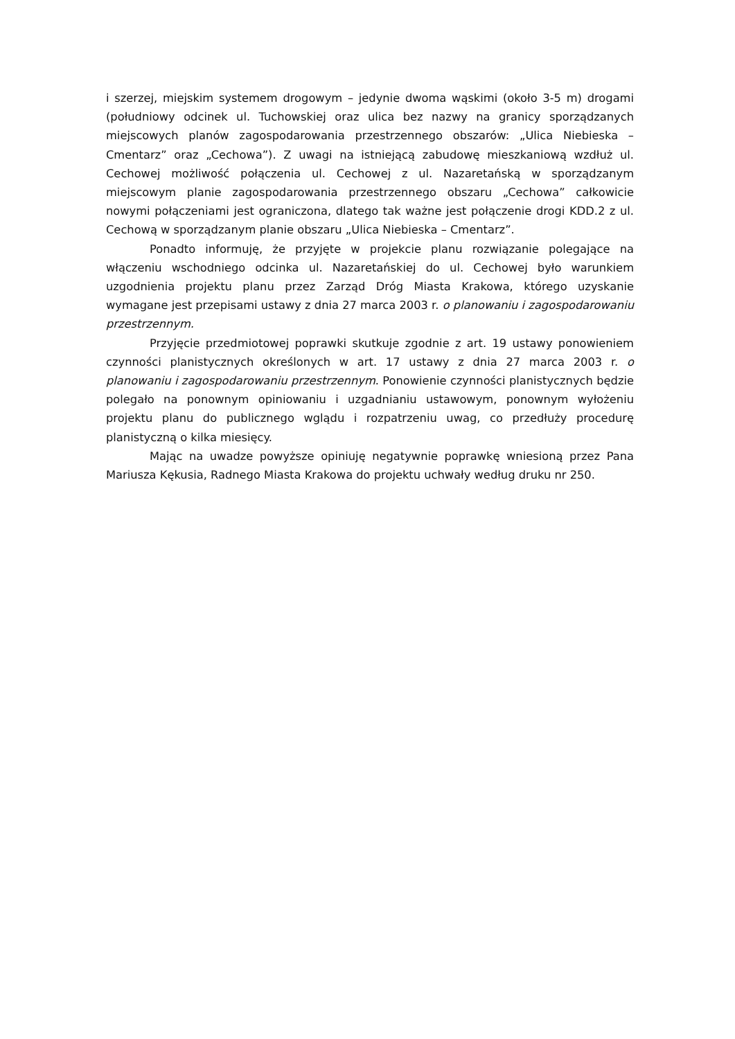i szerzej, miejskim systemem drogowym – jedynie dwoma wąskimi (około 3-5 m) drogami (południowy odcinek ul. Tuchowskiej oraz ulica bez nazwy na granicy sporządzanych miejscowych planów zagospodarowania przestrzennego obszarów: „Ulica Niebieska – Cmentarz” oraz „Cechowa”). Z uwagi na istniejącą zabudowę mieszkaniową wzdłuż ul. Cechowej możliwość połączenia ul. Cechowej z ul. Nazaretańską w sporządzanym miejscowym planie zagospodarowania przestrzennego obszaru „Cechowa” całkowicie nowymi połączeniami jest ograniczona, dlatego tak ważne jest połączenie drogi KDD.2 z ul. Cechową w sporządzanym planie obszaru „Ulica Niebieska – Cmentarz”.
Ponadto informuję, że przyjęte w projekcie planu rozwiązanie polegające na włączeniu wschodniego odcinka ul. Nazaretańskiej do ul. Cechowej było warunkiem uzgodnienia projektu planu przez Zarząd Dróg Miasta Krakowa, którego uzyskanie wymagane jest przepisami ustawy z dnia 27 marca 2003 r. o planowaniu i zagospodarowaniu przestrzennym.
Przyjęcie przedmiotowej poprawki skutkuje zgodnie z art. 19 ustawy ponowieniem czynności planistycznych określonych w art. 17 ustawy z dnia 27 marca 2003 r. o planowaniu i zagospodarowaniu przestrzennym. Ponowienie czynności planistycznych będzie polegało na ponownym opiniowaniu i uzgadnianiu ustawowym, ponownym wyłożeniu projektu planu do publicznego wglądu i rozpatrzeniu uwag, co przedłuży procedurę planistyczną o kilka miesięcy.
Mając na uwadze powyższe opiniuję negatywnie poprawkę wniesioną przez Pana Mariusza Kękusia, Radnego Miasta Krakowa do projektu uchwały według druku nr 250.